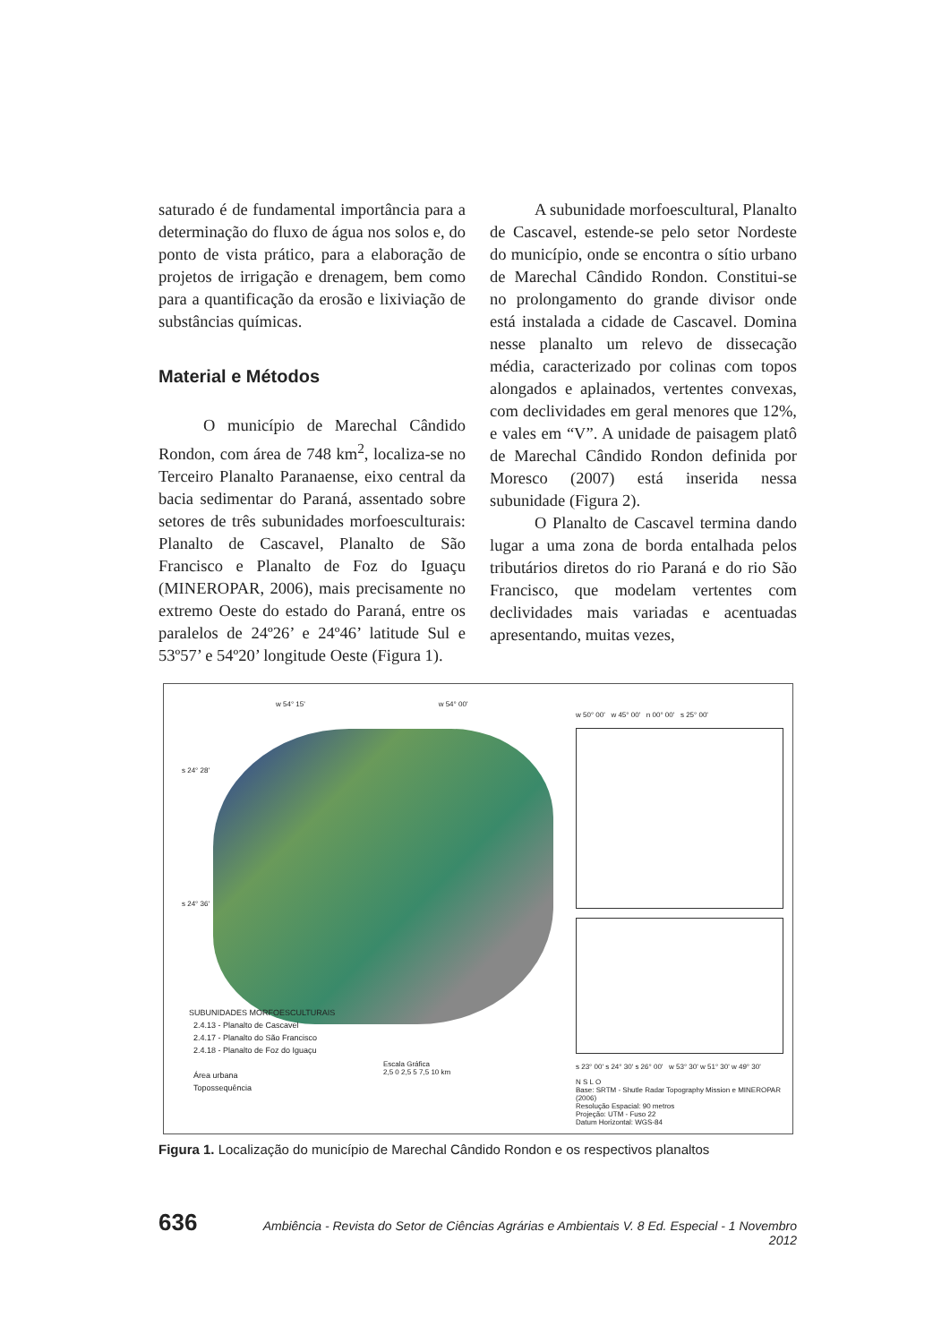saturado é de fundamental importância para a determinação do fluxo de água nos solos e, do ponto de vista prático, para a elaboração de projetos de irrigação e drenagem, bem como para a quantificação da erosão e lixiviação de substâncias químicas.
Material e Métodos
O município de Marechal Cândido Rondon, com área de 748 km<sup>2</sup>, localiza-se no Terceiro Planalto Paranaense, eixo central da bacia sedimentar do Paraná, assentado sobre setores de três subunidades morfoesculturais: Planalto de Cascavel, Planalto de São Francisco e Planalto de Foz do Iguaçu (MINEROPAR, 2006), mais precisamente no extremo Oeste do estado do Paraná, entre os paralelos de 24º26’ e 24º46’ latitude Sul e 53º57’ e 54º20’ longitude Oeste (Figura 1).
A subunidade morfoescultural, Planalto de Cascavel, estende-se pelo setor Nordeste do município, onde se encontra o sítio urbano de Marechal Cândido Rondon. Constitui-se no prolongamento do grande divisor onde está instalada a cidade de Cascavel. Domina nesse planalto um relevo de dissecação média, caracterizado por colinas com topos alongados e aplainados, vertentes convexas, com declividades em geral menores que 12%, e vales em “V”. A unidade de paisagem platô de Marechal Cândido Rondon definida por Moresco (2007) está inserida nessa subunidade (Figura 2).
O Planalto de Cascavel termina dando lugar a uma zona de borda entalhada pelos tributários diretos do rio Paraná e do rio São Francisco, que modelam vertentes com declividades mais variadas e acentuadas apresentando, muitas vezes,
w 54° 15' w 54° 00'
s 24° 28'
s 24° 36'
SUBUNIDADES MORFOESCULTURAIS
2.4.13 - Planalto de Cascavel
2.4.17 - Planalto do São Francisco
2.4.18 - Planalto de Foz do Iguaçu
Área urbana
Topossequência
Escala Gráfica
2,5 0 2,5 5 7,5 10 km
w 50° 00' w 45° 00' n 00° 00' s 25° 00'
s 23° 00' s 24° 30' s 26° 00' w 53° 30' w 51° 30' w 49° 30'
N S L O
Base: SRTM - Shutle Radar Topography Mission e MINEROPAR (2006)
Resolução Espacial: 90 metros
Projeção: UTM - Fuso 22
Datum Horizontal: WGS-84
Figura 1. Localização do município de Marechal Cândido Rondon e os respectivos planaltos
636 Ambiência - Revista do Setor de Ciências Agrárias e Ambientais V. 8 Ed. Especial - 1 Novembro 2012